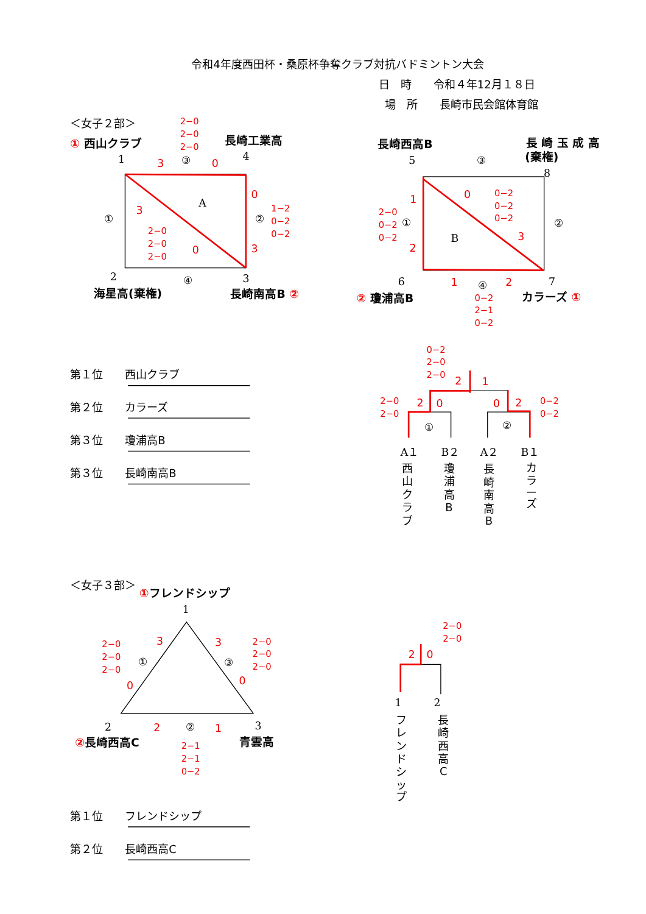令和4年度西田杯・桑原杯争奪クラブ対抗バドミントン大会
日　時　　令和４年12月１８日
場　所　　長崎市民会館体育館
＜女子２部＞
2−0
2−0
2−0
① 西山クラブ
長崎工業高
1
3
③
0
4
A
①
3
2−0
2−0
2−0
0
0
②
3
1−2
0−2
0−2
2
④
3
海星高(棄権)
長崎南高B ②
長崎西高B
長 崎 玉 成 高
(棄権)
5
③
8
0
0−2
0−2
0−2
1
2−0
0−2
0−2
①
B
3
②
2
6
1
④
2
7
② 瓊浦高B
カラーズ ①
0−2
2−1
0−2
第１位　　西山クラブ
第２位　　カラーズ
第３位　　瓊浦高B
第３位　　長崎南高B
0−2
2−0
2−0
2
1
2−0
2−0
2
0
0
2
0−2
0−2
①
②
A１
B２
A２
B１
西 山 ク ラ ブ
瓊 浦 高 B
長 崎 南 高 B
カ ラ ー ズ
＜女子３部＞
①フレンドシップ
1
3
3
2−0
2−0
2−0
2−0
2−0
2−0
①
③
0
0
2
2
②
1
3
②長崎西高C
青雲高
2−1
2−1
0−2
2−0
2−0
2
0
1
2
フ レ ン ド シ ッ プ
長 崎 西 高 C
第１位　　フレンドシップ
第２位　　長崎西高C